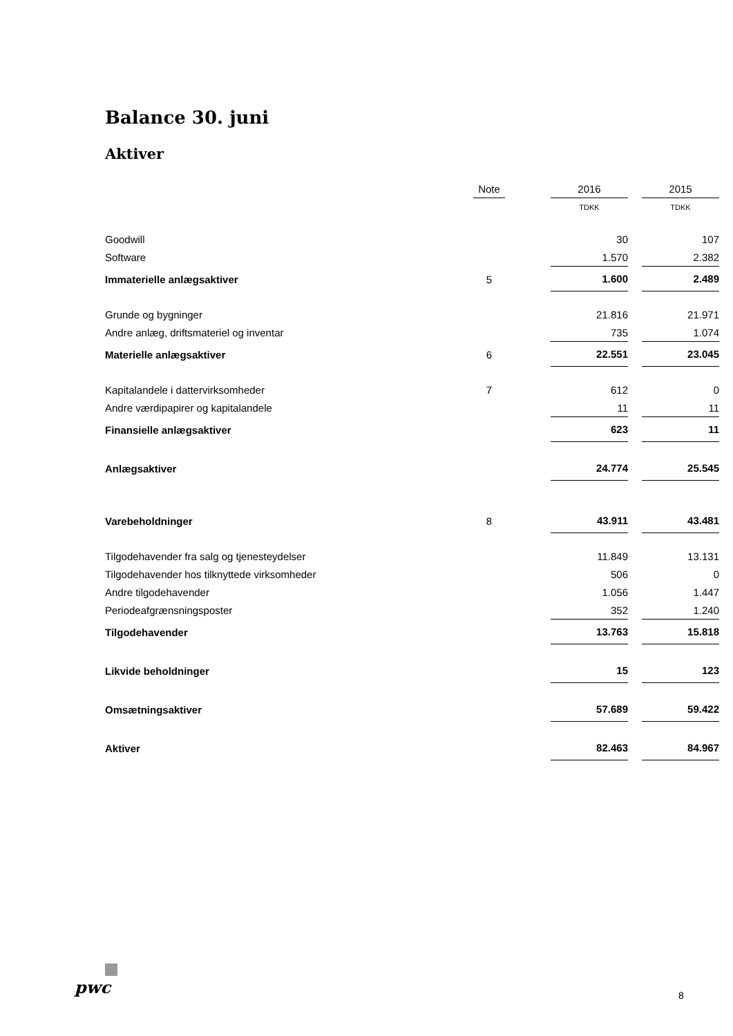Balance 30. juni
Aktiver
| | Note | | 2016 | | 2015 |
| | | | TDKK | | TDKK |
| Goodwill | | | 30 | | 107 |
| Software | | | 1.570 | | 2.382 |
| Immaterielle anlægsaktiver | 5 | | 1.600 | | 2.489 |
| Grunde og bygninger | | | 21.816 | | 21.971 |
| Andre anlæg, driftsmateriel og inventar | | | 735 | | 1.074 |
| Materielle anlægsaktiver | 6 | | 22.551 | | 23.045 |
| Kapitalandele i dattervirksomheder | 7 | | 612 | | 0 |
| Andre værdipapirer og kapitalandele | | | 11 | | 11 |
| Finansielle anlægsaktiver | | | 623 | | 11 |
| Anlægsaktiver | | | 24.774 | | 25.545 |
| Varebeholdninger | 8 | | 43.911 | | 43.481 |
| Tilgodehavender fra salg og tjenesteydelser | | | 11.849 | | 13.131 |
| Tilgodehavender hos tilknyttede virksomheder | | | 506 | | 0 |
| Andre tilgodehavender | | | 1.056 | | 1.447 |
| Periodeafgrænsningsposter | | | 352 | | 1.240 |
| Tilgodehavender | | | 13.763 | | 15.818 |
| Likvide beholdninger | | | 15 | | 123 |
| Omsætningsaktiver | | | 57.689 | | 59.422 |
| Aktiver | | | 82.463 | | 84.967 |
pwc 8